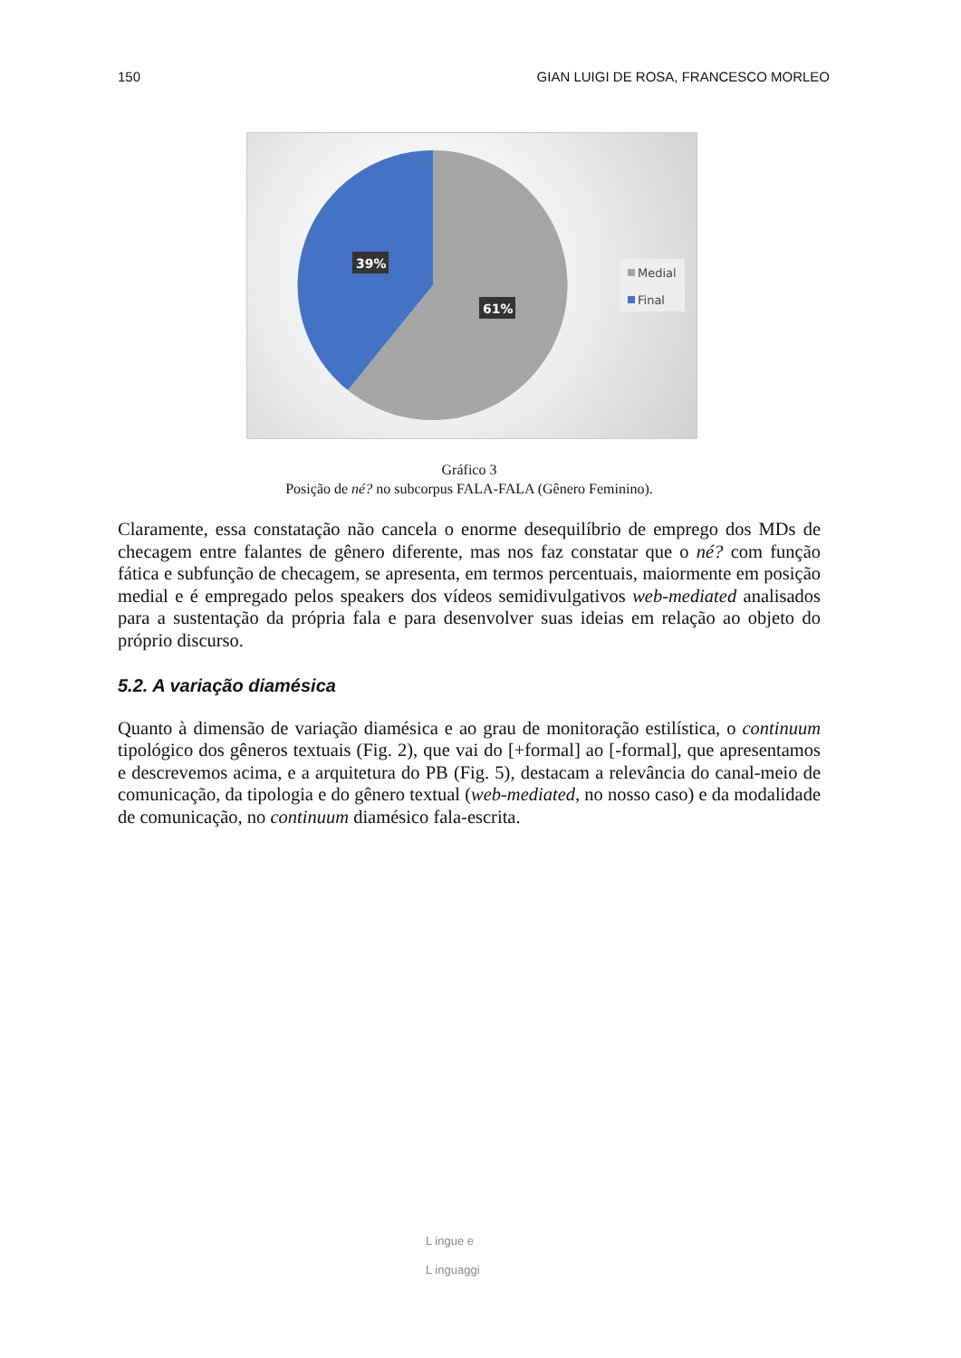150 GIAN LUIGI DE ROSA, FRANCESCO MORLEO
39%
61%
Medial
Final
Gráfico 3
Posição de né? no subcorpus FALA-FALA (Gênero Feminino).
Claramente, essa constatação não cancela o enorme desequilíbrio de emprego dos MDs de checagem entre falantes de gênero diferente, mas nos faz constatar que o né? com função fática e subfunção de checagem, se apresenta, em termos percentuais, maiormente em posição medial e é empregado pelos speakers dos vídeos semidivulgativos web-mediated analisados para a sustentação da própria fala e para desenvolver suas ideias em relação ao objeto do próprio discurso.
5.2. A variação diamésica
Quanto à dimensão de variação diamésica e ao grau de monitoração estilística, o continuum tipológico dos gêneros textuais (Fig. 2), que vai do [+formal] ao [-formal], que apresentamos e descrevemos acima, e a arquitetura do PB (Fig. 5), destacam a relevância do canal-meio de comunicação, da tipologia e do gênero textual (web-mediated, no nosso caso) e da modalidade de comunicação, no continuum diamésico fala-escrita.
L ingue e
L inguaggi